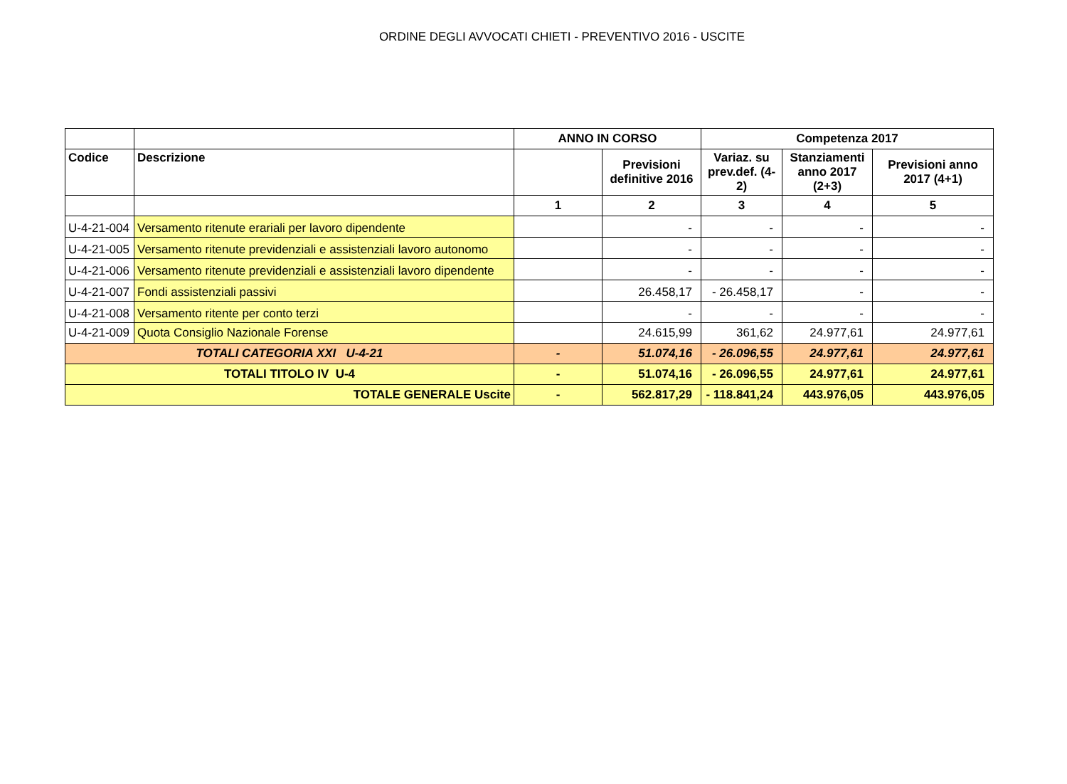ORDINE DEGLI AVVOCATI CHIETI - PREVENTIVO 2016 - USCITE
| | | ANNO IN CORSO | | Competenza 2017 | | |
| --- | --- | --- | --- | --- | --- | --- |
| Codice | Descrizione | | Previsioni definitive 2016 | Variaz. su prev.def. (4-2) | Stanziamenti anno 2017 (2+3) | Previsioni anno 2017 (4+1) |
| | | 1 | 2 | 3 | 4 | 5 |
| U-4-21-004 | Versamento ritenute erariali per lavoro dipendente | | - | - | - | - |
| U-4-21-005 | Versamento ritenute previdenziali e assistenziali lavoro autonomo | | - | - | - | - |
| U-4-21-006 | Versamento ritenute previdenziali e assistenziali lavoro dipendente | | - | - | - | - |
| U-4-21-007 | Fondi assistenziali passivi | | 26.458,17 | - 26.458,17 | - | - |
| U-4-21-008 | Versamento ritente per conto terzi | | - | - | - | - |
| U-4-21-009 | Quota Consiglio Nazionale Forense | | 24.615,99 | 361,62 | 24.977,61 | 24.977,61 |
| TOTALI CATEGORIA XXI U-4-21 | | - | 51.074,16 | - 26.096,55 | 24.977,61 | 24.977,61 |
| TOTALI TITOLO IV U-4 | | - | 51.074,16 | - 26.096,55 | 24.977,61 | 24.977,61 |
| TOTALE GENERALE Uscite | | - | 562.817,29 | - 118.841,24 | 443.976,05 | 443.976,05 |